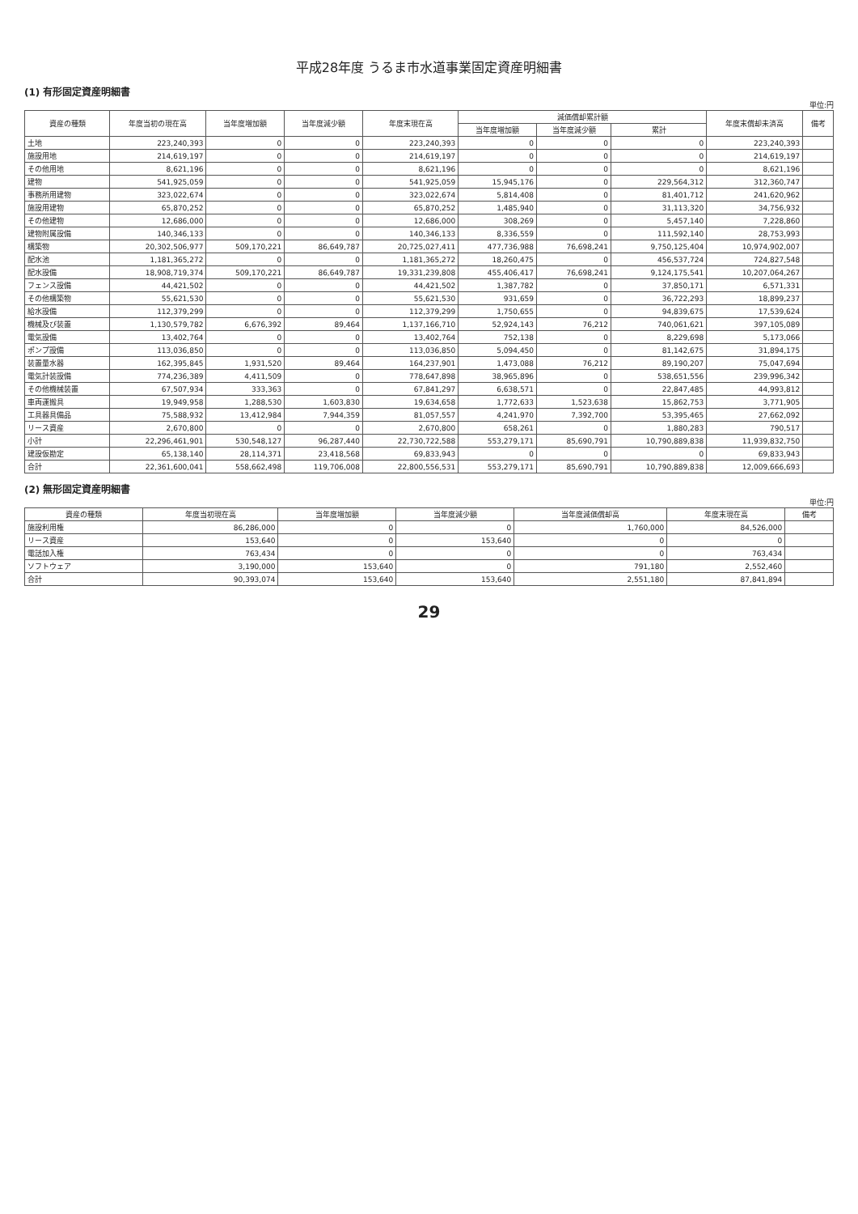平成28年度 うるま市水道事業固定資産明細書
(1) 有形固定資産明細書
単位:円
| 資産の種類 | 年度当初の現在高 | 当年度増加額 | 当年度減少額 | 年度末現在高 | 減価償却累計額 | | | 年度末償却未済高 | 備考 |
| --- | --- | --- | --- | --- | --- | --- | --- | --- | --- |
| | | | | | 当年度増加額 | 当年度減少額 | 累計 | | |
| 土地 | 223,240,393 | 0 | 0 | 223,240,393 | 0 | 0 | 0 | 223,240,393 | |
| 施設用地 | 214,619,197 | 0 | 0 | 214,619,197 | 0 | 0 | 0 | 214,619,197 | |
| その他用地 | 8,621,196 | 0 | 0 | 8,621,196 | 0 | 0 | 0 | 8,621,196 | |
| 建物 | 541,925,059 | 0 | 0 | 541,925,059 | 15,945,176 | 0 | 229,564,312 | 312,360,747 | |
| 事務所用建物 | 323,022,674 | 0 | 0 | 323,022,674 | 5,814,408 | 0 | 81,401,712 | 241,620,962 | |
| 施設用建物 | 65,870,252 | 0 | 0 | 65,870,252 | 1,485,940 | 0 | 31,113,320 | 34,756,932 | |
| その他建物 | 12,686,000 | 0 | 0 | 12,686,000 | 308,269 | 0 | 5,457,140 | 7,228,860 | |
| 建物附属設備 | 140,346,133 | 0 | 0 | 140,346,133 | 8,336,559 | 0 | 111,592,140 | 28,753,993 | |
| 構築物 | 20,302,506,977 | 509,170,221 | 86,649,787 | 20,725,027,411 | 477,736,988 | 76,698,241 | 9,750,125,404 | 10,974,902,007 | |
| 配水池 | 1,181,365,272 | 0 | 0 | 1,181,365,272 | 18,260,475 | 0 | 456,537,724 | 724,827,548 | |
| 配水設備 | 18,908,719,374 | 509,170,221 | 86,649,787 | 19,331,239,808 | 455,406,417 | 76,698,241 | 9,124,175,541 | 10,207,064,267 | |
| フェンス設備 | 44,421,502 | 0 | 0 | 44,421,502 | 1,387,782 | 0 | 37,850,171 | 6,571,331 | |
| その他構築物 | 55,621,530 | 0 | 0 | 55,621,530 | 931,659 | 0 | 36,722,293 | 18,899,237 | |
| 給水設備 | 112,379,299 | 0 | 0 | 112,379,299 | 1,750,655 | 0 | 94,839,675 | 17,539,624 | |
| 機械及び装置 | 1,130,579,782 | 6,676,392 | 89,464 | 1,137,166,710 | 52,924,143 | 76,212 | 740,061,621 | 397,105,089 | |
| 電気設備 | 13,402,764 | 0 | 0 | 13,402,764 | 752,138 | 0 | 8,229,698 | 5,173,066 | |
| ポンプ設備 | 113,036,850 | 0 | 0 | 113,036,850 | 5,094,450 | 0 | 81,142,675 | 31,894,175 | |
| 装置量水器 | 162,395,845 | 1,931,520 | 89,464 | 164,237,901 | 1,473,088 | 76,212 | 89,190,207 | 75,047,694 | |
| 電気計装設備 | 774,236,389 | 4,411,509 | 0 | 778,647,898 | 38,965,896 | 0 | 538,651,556 | 239,996,342 | |
| その他機械装置 | 67,507,934 | 333,363 | 0 | 67,841,297 | 6,638,571 | 0 | 22,847,485 | 44,993,812 | |
| 車両運搬具 | 19,949,958 | 1,288,530 | 1,603,830 | 19,634,658 | 1,772,633 | 1,523,638 | 15,862,753 | 3,771,905 | |
| 工具器具備品 | 75,588,932 | 13,412,984 | 7,944,359 | 81,057,557 | 4,241,970 | 7,392,700 | 53,395,465 | 27,662,092 | |
| リース資産 | 2,670,800 | 0 | 0 | 2,670,800 | 658,261 | 0 | 1,880,283 | 790,517 | |
| 小計 | 22,296,461,901 | 530,548,127 | 96,287,440 | 22,730,722,588 | 553,279,171 | 85,690,791 | 10,790,889,838 | 11,939,832,750 | |
| 建設仮勘定 | 65,138,140 | 28,114,371 | 23,418,568 | 69,833,943 | 0 | 0 | 0 | 69,833,943 | |
| 合計 | 22,361,600,041 | 558,662,498 | 119,706,008 | 22,800,556,531 | 553,279,171 | 85,690,791 | 10,790,889,838 | 12,009,666,693 | |
(2) 無形固定資産明細書
単位:円
| 資産の種類 | 年度当初現在高 | 当年度増加額 | 当年度減少額 | 当年度減価償却高 | 年度末現在高 | 備考 |
| --- | --- | --- | --- | --- | --- | --- |
| 施設利用権 | 86,286,000 | 0 | 0 | 1,760,000 | 84,526,000 | |
| リース資産 | 153,640 | 0 | 153,640 | 0 | 0 | |
| 電話加入権 | 763,434 | 0 | 0 | 0 | 763,434 | |
| ソフトウェア | 3,190,000 | 153,640 | 0 | 791,180 | 2,552,460 | |
| 合計 | 90,393,074 | 153,640 | 153,640 | 2,551,180 | 87,841,894 | |
29